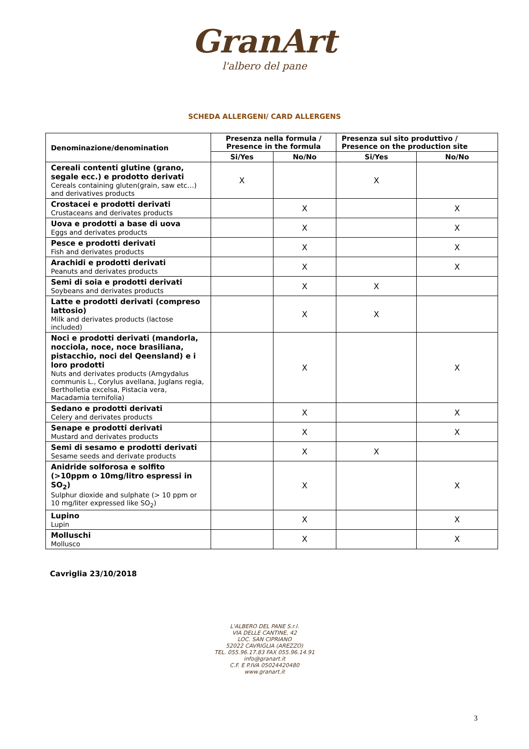GranArt
l'albero del pane
SCHEDA ALLERGENI/ CARD ALLERGENS
| Denominazione/denomination | Presenza nella formula / Presence in the formula | | Presenza sul sito produttivo / Presence on the production site | |
| --- | --- | --- | --- | --- |
| | Si/Yes | No/No | Si/Yes | No/No |
| Cereali contenti glutine (grano, segale ecc.) e prodotto derivati Cereals containing gluten(grain, saw etc…) and derivatives products | X | | X | |
| Crostacei e prodotti derivati Crustaceans and derivates products | | X | | X |
| Uova e prodotti a base di uova Eggs and derivates products | | X | | X |
| Pesce e prodotti derivati Fish and derivates products | | X | | X |
| Arachidi e prodotti derivati Peanuts and derivates products | | X | | X |
| Semi di soia e prodotti derivati Soybeans and derivates products | | X | X | |
| Latte e prodotti derivati (compreso lattosio) Milk and derivates products (lactose included) | | X | X | |
| Noci e prodotti derivati (mandorla, nocciola, noce, noce brasiliana, pistacchio, noci del Qeensland) e i loro prodotti Nuts and derivates products (Amgydalus communis L., Corylus avellana, Juglans regia, Bertholletia excelsa, Pistacia vera, Macadamia ternifolia) | | X | | X |
| Sedano e prodotti derivati Celery and derivates products | | X | | X |
| Senape e prodotti derivati Mustard and derivates products | | X | | X |
| Semi di sesamo e prodotti derivati Sesame seeds and derivate products | | X | X | |
| Anidride solforosa e solfito (>10ppm o 10mg/litro espressi in SO<sub>2</sub>) Sulphur dioxide and sulphate (> 10 ppm or 10 mg/liter expressed like SO<sub>2</sub>) | | X | | X |
| Lupino Lupin | | X | | X |
| Molluschi Mollusco | | X | | X |
Cavriglia 23/10/2018
L'ALBERO DEL PANE S.r.l.
VIA DELLE CANTINE, 42
LOC. SAN CIPRIANO
52022 CAVRIGLIA (AREZZO)
TEL. 055.96.17.83 FAX 055.96.14.91
info@granart.it
C.F. E P.IVA 05024420480
www.granart.it
3